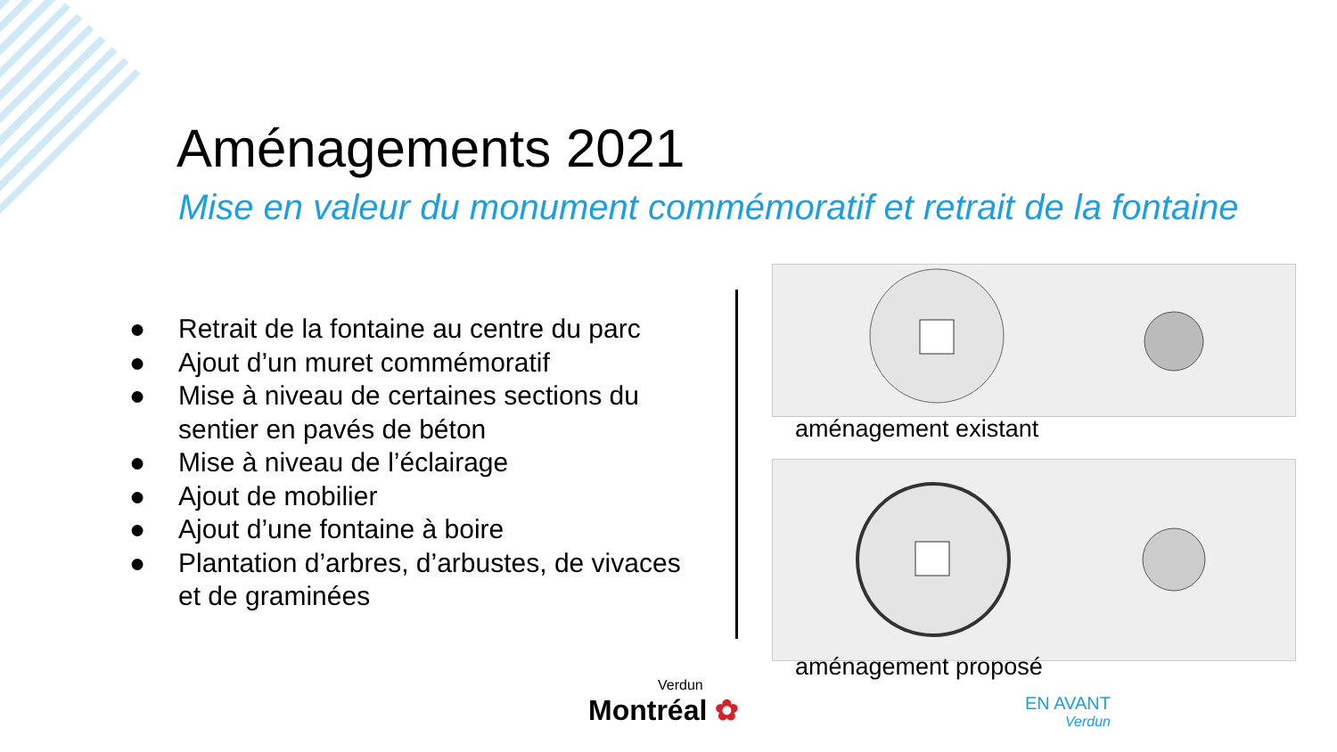Aménagements 2021
Mise en valeur du monument commémoratif et retrait de la fontaine
● Retrait de la fontaine au centre du parc
● Ajout d’un muret commémoratif
● Mise à niveau de certaines sections du sentier en pavés de béton
● Mise à niveau de l’éclairage
● Ajout de mobilier
● Ajout d’une fontaine à boire
● Plantation d’arbres, d’arbustes, de vivaces et de graminées
aménagement existant
aménagement proposé
Verdun
Montréal ✿
EN AVANT
Verdun